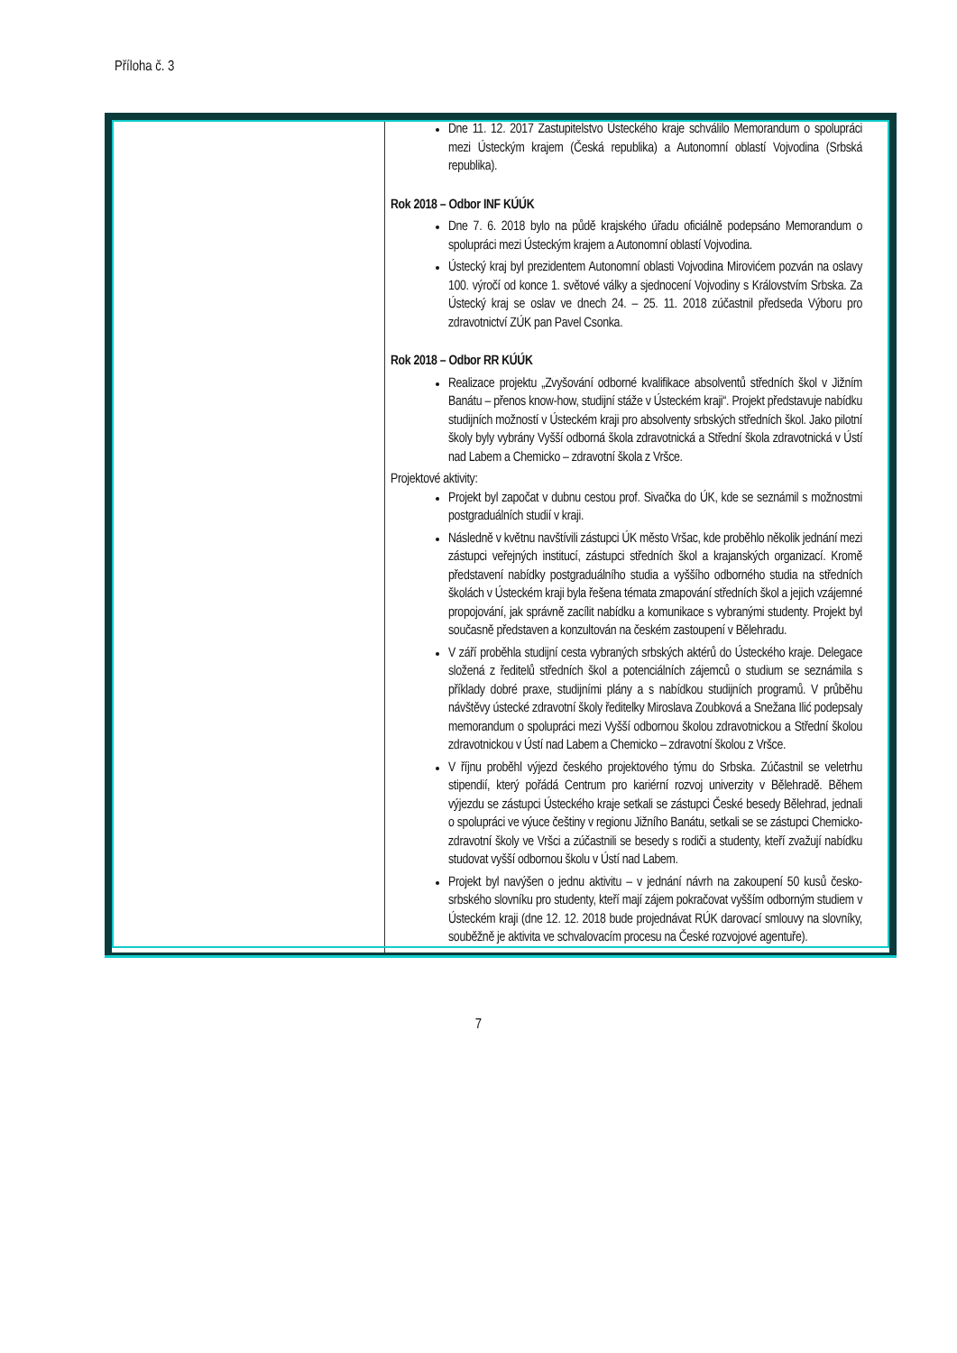Příloha č. 3
| | Dne 11. 12. 2017 Zastupitelstvo Ústeckého kraje schválilo Memorandum o spolupráci mezi Ústeckým krajem (Česká republika) a Autonomní oblastí Vojvodina (Srbská republika). Rok 2018 – Odbor INF KÚÚK Dne 7. 6. 2018 bylo na půdě krajského úřadu oficiálně podepsáno Memorandum o spolupráci mezi Ústeckým krajem a Autonomní oblastí Vojvodina. Ústecký kraj byl prezidentem Autonomní oblasti Vojvodina Mirovićem pozván na oslavy 100. výročí od konce 1. světové války a sjednocení Vojvodiny s Královstvím Srbska. Za Ústecký kraj se oslav ve dnech 24. – 25. 11. 2018 zúčastnil předseda Výboru pro zdravotnictví ZÚK pan Pavel Csonka. Rok 2018 – Odbor RR KÚÚK Realizace projektu „Zvyšování odborné kvalifikace absolventů středních škol v Jižním Banátu – přenos know-how, studijní stáže v Ústeckém kraji“. Projekt představuje nabídku studijních možností v Ústeckém kraji pro absolventy srbských středních škol. Jako pilotní školy byly vybrány Vyšší odborná škola zdravotnická a Střední škola zdravotnická v Ústí nad Labem a Chemicko – zdravotní škola z Vršce. Projektové aktivity: Projekt byl započat v dubnu cestou prof. Sivačka do ÚK, kde se seznámil s možnostmi postgraduálních studií v kraji. Následně v květnu navštívili zástupci ÚK město Vršac, kde proběhlo několik jednání mezi zástupci veřejných institucí, zástupci středních škol a krajanských organizací. Kromě představení nabídky postgraduálního studia a vyššího odborného studia na středních školách v Ústeckém kraji byla řešena témata zmapování středních škol a jejich vzájemné propojování, jak správně zacílit nabídku a komunikace s vybranými studenty. Projekt byl současně představen a konzultován na českém zastoupení v Bělehradu. V září proběhla studijní cesta vybraných srbských aktérů do Ústeckého kraje. Delegace složená z ředitelů středních škol a potenciálních zájemců o studium se seznámila s příklady dobré praxe, studijními plány a s nabídkou studijních programů. V průběhu návštěvy ústecké zdravotní školy ředitelky Miroslava Zoubková a Snežana Ilić podepsaly memorandum o spolupráci mezi Vyšší odbornou školou zdravotnickou a Střední školou zdravotnickou v Ústí nad Labem a Chemicko – zdravotní školou z Vršce. V říjnu proběhl výjezd českého projektového týmu do Srbska. Zúčastnil se veletrhu stipendií, který pořádá Centrum pro kariérní rozvoj univerzity v Bělehradě. Během výjezdu se zástupci Ústeckého kraje setkali se zástupci České besedy Bělehrad, jednali o spolupráci ve výuce češtiny v regionu Jižního Banátu, setkali se se zástupci Chemicko-zdravotní školy ve Vršci a zúčastnili se besedy s rodiči a studenty, kteří zvažují nabídku studovat vyšší odbornou školu v Ústí nad Labem. Projekt byl navýšen o jednu aktivitu – v jednání návrh na zakoupení 50 kusů česko­srbského slovníku pro studenty, kteří mají zájem pokračovat vyšším odborným studiem v Ústeckém kraji (dne 12. 12. 2018 bude projednávat RÚK darovací smlouvy na slovníky, souběžně je aktivita ve schvalovacím procesu na České rozvojové agentuře). |
7